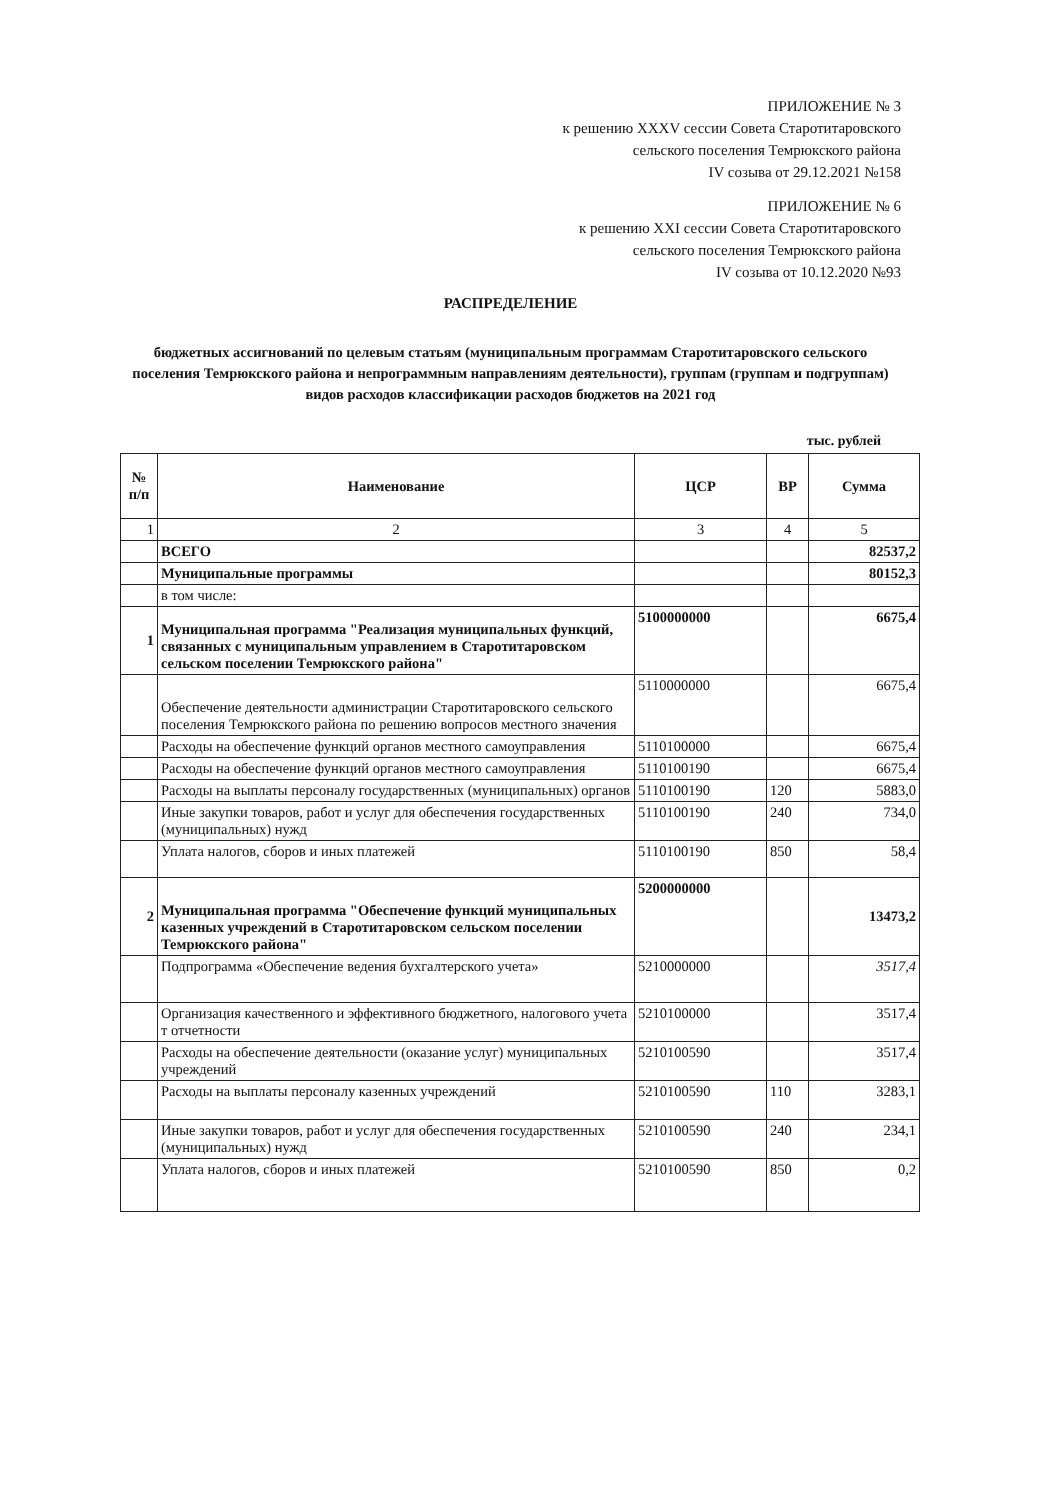ПРИЛОЖЕНИЕ № 3
к решению XXXV сессии Совета Старотитаровского
сельского поселения Темрюкского района
IV созыва от 29.12.2021 №158
ПРИЛОЖЕНИЕ № 6
к решению XXI сессии Совета Старотитаровского
сельского поселения Темрюкского района
IV созыва от 10.12.2020 №93
РАСПРЕДЕЛЕНИЕ
бюджетных ассигнований по целевым статьям (муниципальным программам Старотитаровского сельского поселения Темрюкского района и непрограммным направлениям деятельности), группам (группам и подгруппам) видов расходов классификации расходов бюджетов на 2021 год
тыс. рублей
| № п/п | Наименование | ЦСР | ВР | Сумма |
| --- | --- | --- | --- | --- |
| 1 | 2 | 3 | 4 | 5 |
| | ВСЕГО | | | 82537,2 |
| | Муниципальные программы | | | 80152,3 |
| | в том числе: | | | |
| 1 | Муниципальная программа "Реализация муниципальных функций, связанных с муниципальным управлением в Старотитаровском сельском поселении Темрюкского района" | 5100000000 | | 6675,4 |
| | Обеспечение деятельности администрации Старотитаровского сельского поселения Темрюкского района по решению вопросов местного значения | 5110000000 | | 6675,4 |
| | Расходы на обеспечение функций органов местного самоуправления | 5110100000 | | 6675,4 |
| | Расходы на обеспечение функций органов местного самоуправления | 5110100190 | | 6675,4 |
| | Расходы на выплаты персоналу государственных (муниципальных) органов | 5110100190 | 120 | 5883,0 |
| | Иные закупки товаров, работ и услуг для обеспечения государственных (муниципальных) нужд | 5110100190 | 240 | 734,0 |
| | Уплата налогов, сборов и иных платежей | 5110100190 | 850 | 58,4 |
| 2 | Муниципальная программа "Обеспечение функций муниципальных казенных учреждений в Старотитаровском сельском поселении Темрюкского района" | 5200000000 | | 13473,2 |
| | Подпрограмма «Обеспечение ведения бухгалтерского учета» | 5210000000 | | 3517,4 |
| | Организация качественного и эффективного бюджетного, налогового учета т отчетности | 5210100000 | | 3517,4 |
| | Расходы на обеспечение деятельности (оказание услуг) муниципальных учреждений | 5210100590 | | 3517,4 |
| | Расходы на выплаты персоналу казенных учреждений | 5210100590 | 110 | 3283,1 |
| | Иные закупки товаров, работ и услуг для обеспечения государственных (муниципальных) нужд | 5210100590 | 240 | 234,1 |
| | Уплата налогов, сборов и иных платежей | 5210100590 | 850 | 0,2 |